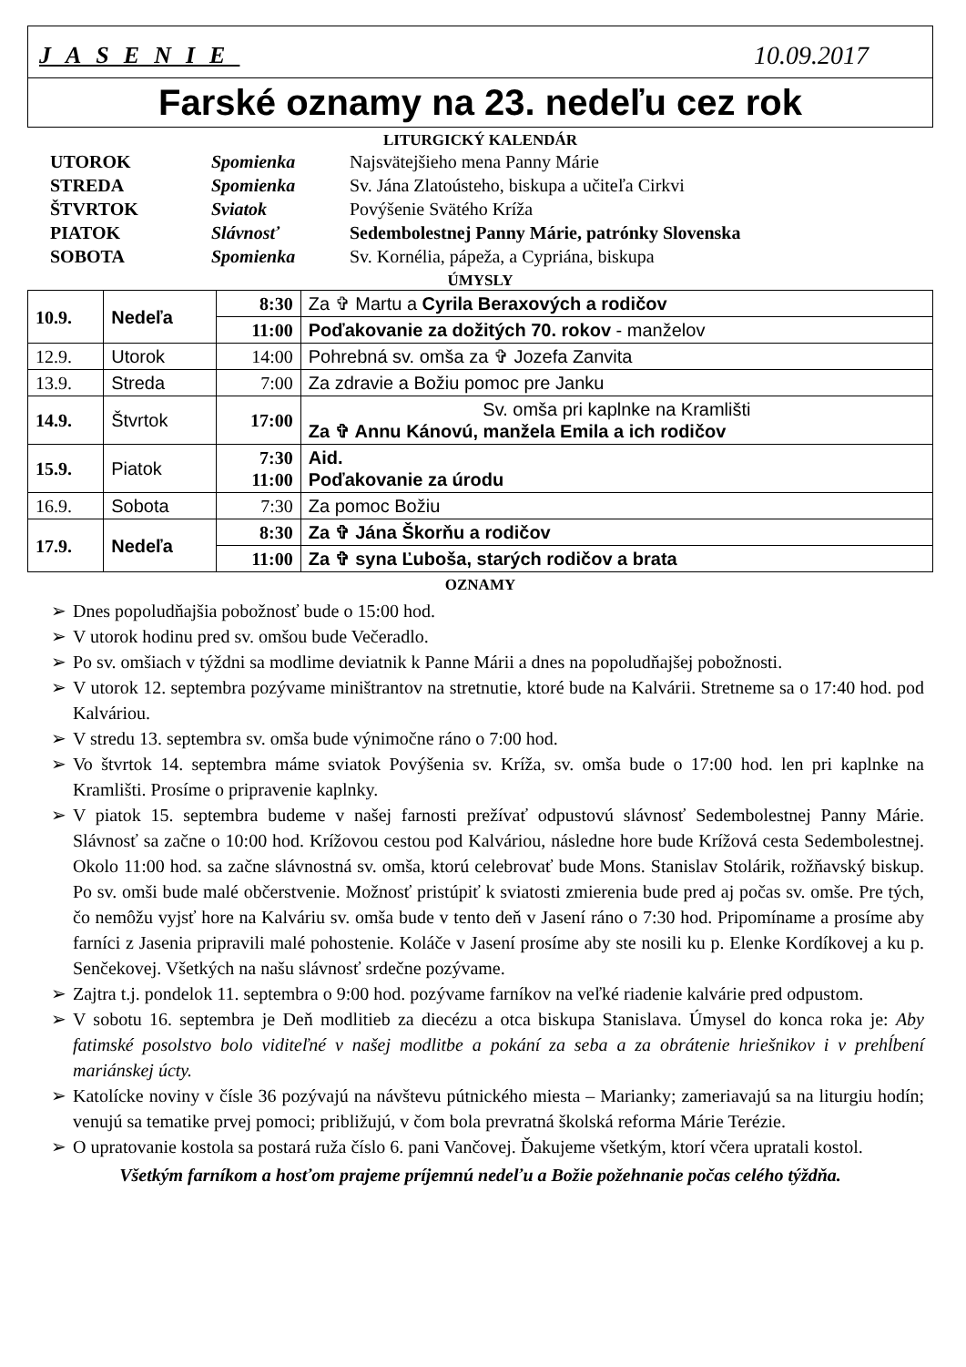JASENIE 10.09.2017
Farské oznamy na 23. nedeľu cez rok
LITURGICKÝ KALENDÁR
| UTOROK | Spomienka | Najsvätejšieho mena Panny Márie |
| STREDA | Spomienka | Sv. Jána Zlatoústeho, biskupa a učiteľa Cirkvi |
| ŠTVRTOK | Sviatok | Povýšenie Svätého Kríža |
| PIATOK | Slávnosť | Sedembolestnej Panny Márie, patrónky Slovenska |
| SOBOTA | Spomienka | Sv. Kornélia, pápeža, a Cypriána, biskupa |
ÚMYSLY
| 10.9. | Nedeľa | 8:30 | Za ✞ Martu a Cyrila Beraxových a rodičov |
| | | 11:00 | Poďakovanie za dožitých 70. rokov - manželov |
| 12.9. | Utorok | 14:00 | Pohrebná sv. omša za ✞ Jozefa Zanvita |
| 13.9. | Streda | 7:00 | Za zdravie a Božiu pomoc pre Janku |
| 14.9. | Štvrtok | 17:00 | Sv. omša pri kaplnke na Kramlišti Za ✞ Annu Kánovú, manžela Emila a ich rodičov |
| 15.9. | Piatok | 7:30 11:00 | Aid. Poďakovanie za úrodu |
| 16.9. | Sobota | 7:30 | Za pomoc Božiu |
| 17.9. | Nedeľa | 8:30 | Za ✞ Jána Škorňu a rodičov |
| | | 11:00 | Za ✞ syna Ľuboša, starých rodičov a brata |
OZNAMY
➢ Dnes popoludňajšia pobožnosť bude o 15:00 hod.
➢ V utorok hodinu pred sv. omšou bude Večeradlo.
➢ Po sv. omšiach v týždni sa modlime deviatnik k Panne Márii a dnes na popoludňajšej pobožnosti.
➢ V utorok 12. septembra pozývame miništrantov na stretnutie, ktoré bude na Kalvárii. Stretneme sa o 17:40 hod. pod Kalváriou.
➢ V stredu 13. septembra sv. omša bude výnimočne ráno o 7:00 hod.
➢ Vo štvrtok 14. septembra máme sviatok Povýšenia sv. Kríža, sv. omša bude o 17:00 hod. len pri kaplnke na Kramlišti. Prosíme o pripravenie kaplnky.
➢ V piatok 15. septembra budeme v našej farnosti prežívať odpustovú slávnosť Sedembolestnej Panny Márie. Slávnosť sa začne o 10:00 hod. Krížovou cestou pod Kalváriou, následne hore bude Krížová cesta Sedembolestnej. Okolo 11:00 hod. sa začne slávnostná sv. omša, ktorú celebrovať bude Mons. Stanislav Stolárik, rožňavský biskup. Po sv. omši bude malé občerstvenie. Možnosť pristúpiť k sviatosti zmierenia bude pred aj počas sv. omše. Pre tých, čo nemôžu vyjsť hore na Kalváriu sv. omša bude v tento deň v Jasení ráno o 7:30 hod. Pripomíname a prosíme aby farníci z Jasenia pripravili malé pohostenie. Koláče v Jasení prosíme aby ste nosili ku p. Elenke Kordíkovej a ku p. Senčekovej. Všetkých na našu slávnosť srdečne pozývame.
➢ Zajtra t.j. pondelok 11. septembra o 9:00 hod. pozývame farníkov na veľké riadenie kalvárie pred odpustom.
➢ V sobotu 16. septembra je Deň modlitieb za diecézu a otca biskupa Stanislava. Úmysel do konca roka je: Aby fatimské posolstvo bolo viditeľné v našej modlitbe a pokání za seba a za obrátenie hriešnikov i v prehĺbení mariánskej úcty.
➢ Katolícke noviny v čísle 36 pozývajú na návštevu pútnického miesta – Marianky; zameriavajú sa na liturgiu hodín; venujú sa tematike prvej pomoci; približujú, v čom bola prevratná školská reforma Márie Terézie.
➢ O upratovanie kostola sa postará ruža číslo 6. pani Vančovej. Ďakujeme všetkým, ktorí včera upratali kostol.
Všetkým farníkom a hosťom prajeme príjemnú nedeľu a Božie požehnanie počas celého týždňa.